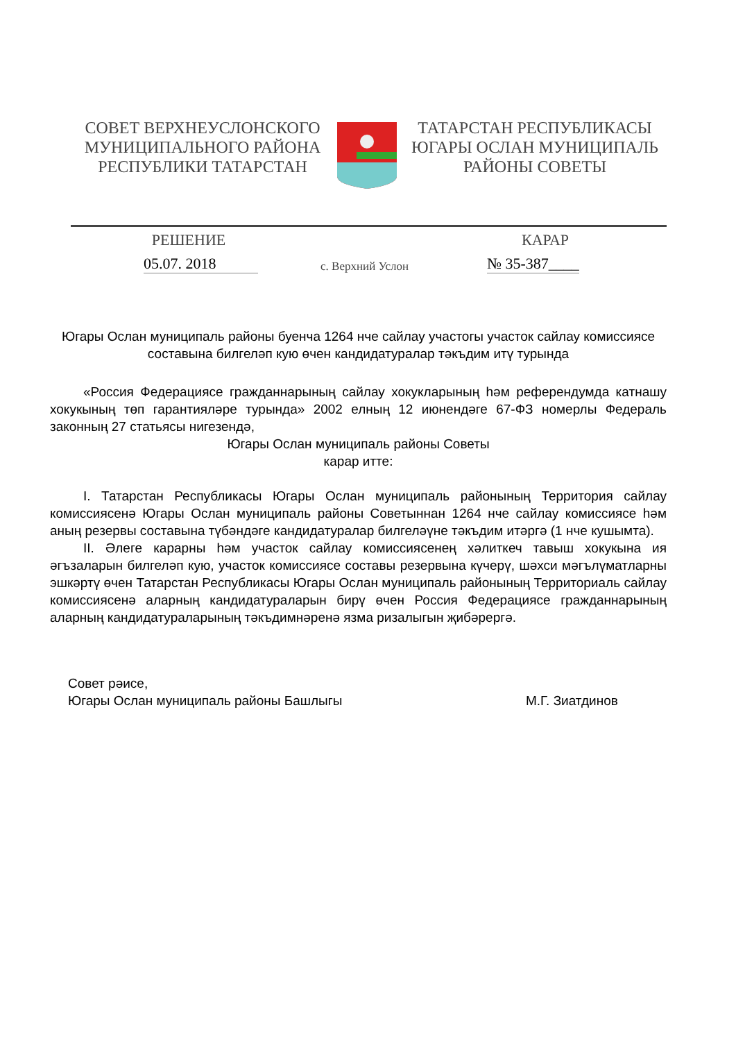СОВЕТ ВЕРХНЕУСЛОНСКОГО
МУНИЦИПАЛЬНОГО РАЙОНА
РЕСПУБЛИКИ ТАТАРСТАН
ТАТАРСТАН РЕСПУБЛИКАСЫ
ЮГАРЫ ОСЛАН МУНИЦИПАЛЬ
РАЙОНЫ СОВЕТЫ
РЕШЕНИЕ КАРАР
05.07. 2018
с. Верхний Услон
№ 35-387____
Югары Ослан муниципаль районы буенча 1264 нче сайлау участогы участок сайлау комиссиясе составына билгеләп кую өчен кандидатуралар тәкъдим итү турында
«Россия Федерациясе гражданнарының сайлау хокукларының һәм референдумда катнашу хокукының төп гарантияләре турында» 2002 елның 12 июнендәге 67-ФЗ номерлы Федераль законның 27 статьясы нигезендә,
Югары Ослан муниципаль районы Советы
карар итте:
I. Татарстан Республикасы Югары Ослан муниципаль районының Территория сайлау комиссиясенә Югары Ослан муниципаль районы Советыннан 1264 нче сайлау комиссиясе һәм аның резервы составына түбәндәге кандидатуралар билгеләүне тәкъдим итәргә (1 нче кушымта).
II. Әлеге карарны һәм участок сайлау комиссиясенең хәлиткеч тавыш хокукына ия әгъзаларын билгеләп кую, участок комиссиясе составы резервына күчерү, шәхси мәгълүматларны эшкәртү өчен Татарстан Республикасы Югары Ослан муниципаль районының Территориаль сайлау комиссиясенә аларның кандидатураларын бирү өчен Россия Федерациясе гражданнарының аларның кандидатураларының тәкъдимнәренә язма ризалыгын җибәрергә.
Совет рәисе,
Югары Ослан муниципаль районы Башлыгы М.Г. Зиатдинов